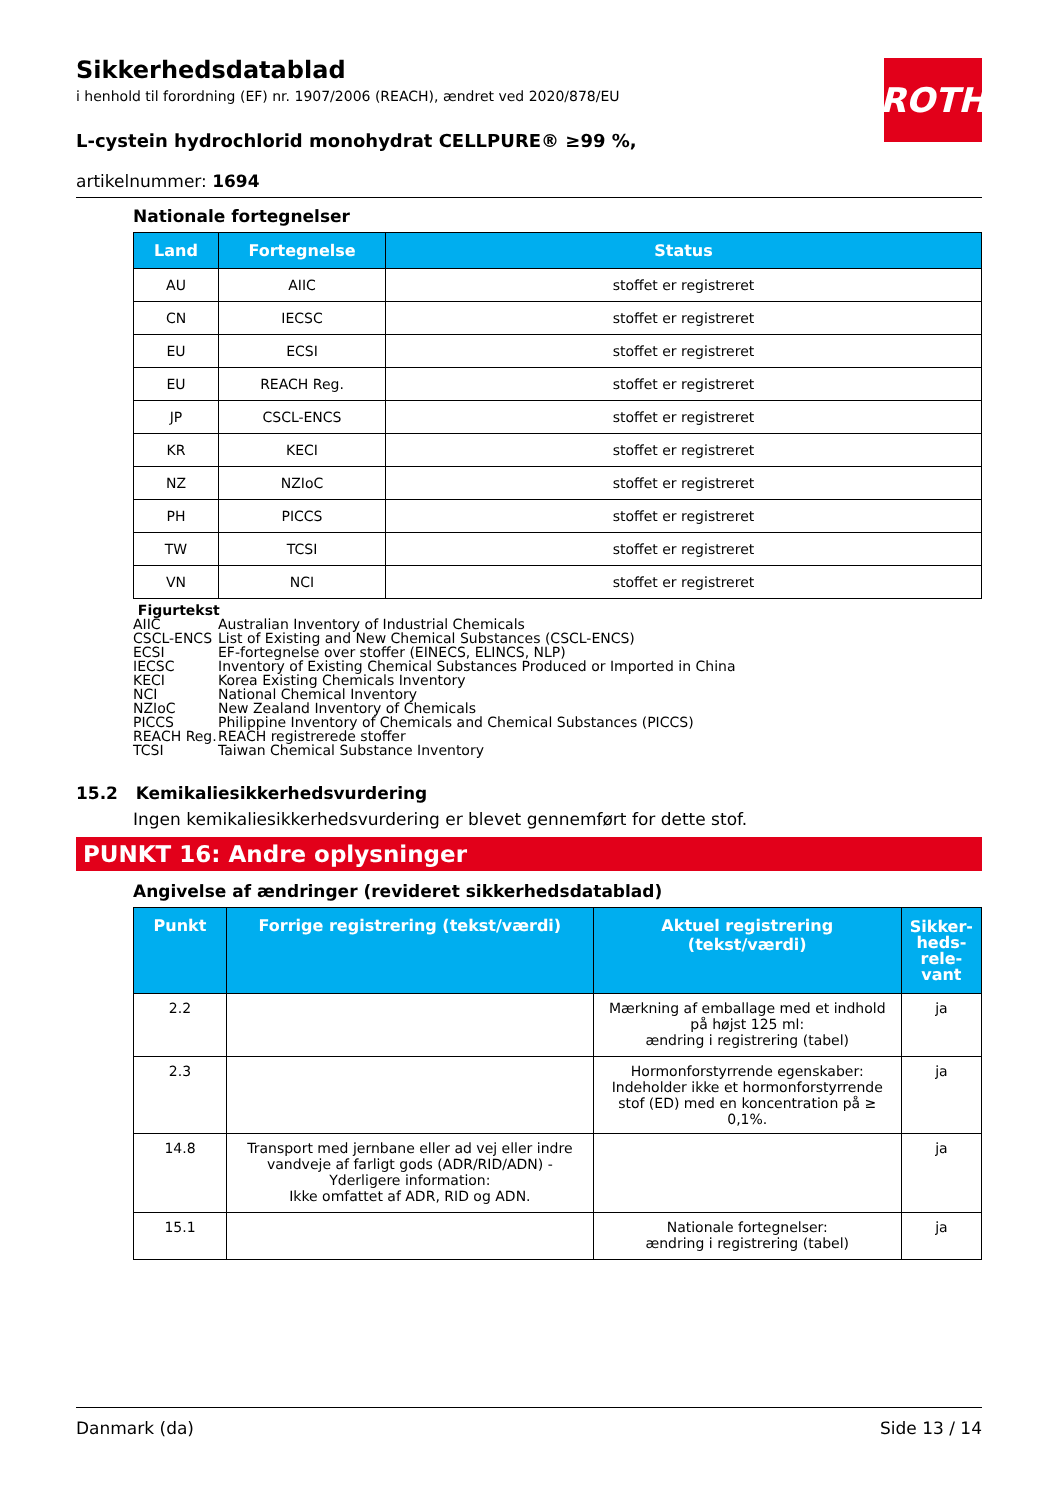ROTH
Sikkerhedsdatablad
i henhold til forordning (EF) nr. 1907/2006 (REACH), ændret ved 2020/878/EU
L-cystein hydrochlorid monohydrat CELLPURE® ≥99 %,
artikelnummer: 1694
Nationale fortegnelser
| Land | Fortegnelse | Status |
| --- | --- | --- |
| AU | AIIC | stoffet er registreret |
| CN | IECSC | stoffet er registreret |
| EU | ECSI | stoffet er registreret |
| EU | REACH Reg. | stoffet er registreret |
| JP | CSCL-ENCS | stoffet er registreret |
| KR | KECI | stoffet er registreret |
| NZ | NZIoC | stoffet er registreret |
| PH | PICCS | stoffet er registreret |
| TW | TCSI | stoffet er registreret |
| VN | NCI | stoffet er registreret |
Figurtekst
AIIC Australian Inventory of Industrial Chemicals
CSCL-ENCS List of Existing and New Chemical Substances (CSCL-ENCS)
ECSI EF-fortegnelse over stoffer (EINECS, ELINCS, NLP)
IECSC Inventory of Existing Chemical Substances Produced or Imported in China
KECI Korea Existing Chemicals Inventory
NCI National Chemical Inventory
NZIoC New Zealand Inventory of Chemicals
PICCS Philippine Inventory of Chemicals and Chemical Substances (PICCS)
REACH Reg. REACH registrerede stoffer
TCSI Taiwan Chemical Substance Inventory
15.2 Kemikaliesikkerhedsvurdering
Ingen kemikaliesikkerhedsvurdering er blevet gennemført for dette stof.
PUNKT 16: Andre oplysninger
Angivelse af ændringer (revideret sikkerhedsdatablad)
| Punkt | Forrige registrering (tekst/værdi) | Aktuel registrering (tekst/værdi) | Sikker-heds-rele-vant |
| --- | --- | --- | --- |
| 2.2 | | Mærkning af emballage med et indhold på højst 125 ml: ændring i registrering (tabel) | ja |
| 2.3 | | Hormonforstyrrende egenskaber: Indeholder ikke et hormonforstyrrende stof (ED) med en koncentration på ≥ 0,1%. | ja |
| 14.8 | Transport med jernbane eller ad vej eller indre vandveje af farligt gods (ADR/RID/ADN) - Yderligere information: Ikke omfattet af ADR, RID og ADN. | | ja |
| 15.1 | | Nationale fortegnelser: ændring i registrering (tabel) | ja |
Danmark (da) Side 13 / 14